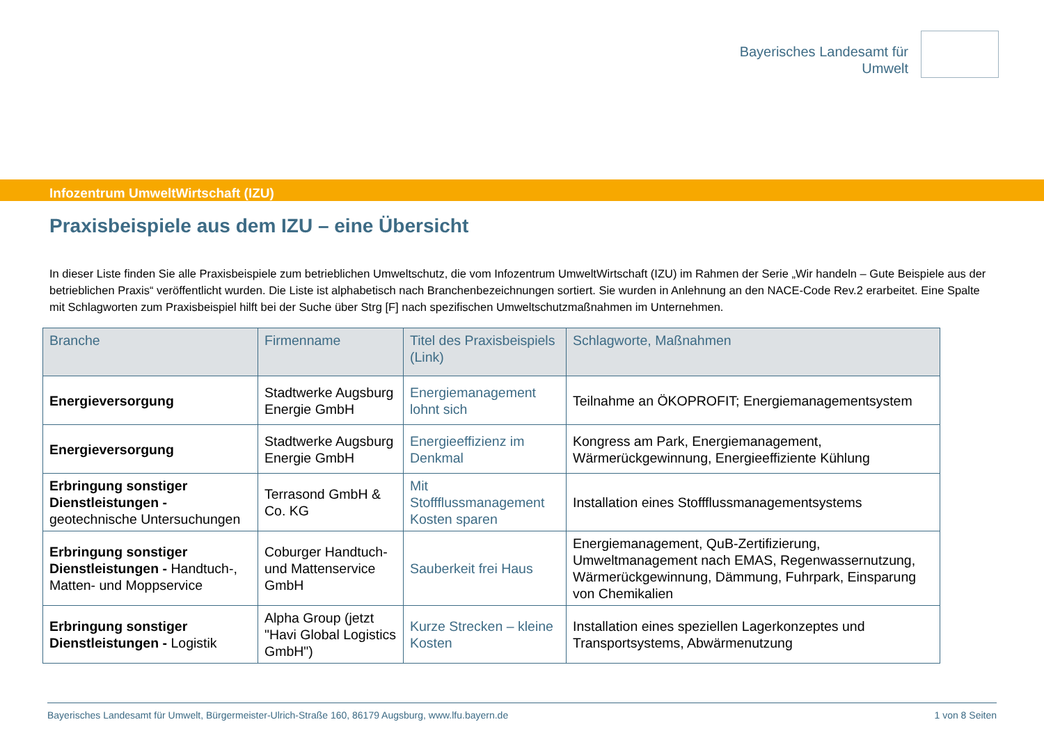Bayerisches Landesamt für
Umwelt
Infozentrum UmweltWirtschaft (IZU)
Praxisbeispiele aus dem IZU – eine Übersicht
In dieser Liste finden Sie alle Praxisbeispiele zum betrieblichen Umweltschutz, die vom Infozentrum UmweltWirtschaft (IZU) im Rahmen der Serie „Wir handeln – Gute Beispiele aus der betrieblichen Praxis“ veröffentlicht wurden. Die Liste ist alphabetisch nach Branchenbezeichnungen sortiert. Sie wurden in Anlehnung an den NACE-Code Rev.2 erarbeitet. Eine Spalte mit Schlagworten zum Praxisbeispiel hilft bei der Suche über Strg [F] nach spezifischen Umweltschutzmaßnahmen im Unternehmen.
| Branche | Firmenname | Titel des Praxisbeispiels (Link) | Schlagworte, Maßnahmen |
| --- | --- | --- | --- |
| Energieversorgung | Stadtwerke Augsburg Energie GmbH | Energiemanagement lohnt sich | Teilnahme an ÖKOPROFIT; Energiemanagementsystem |
| Energieversorgung | Stadtwerke Augsburg Energie GmbH | Energieeffizienz im Denkmal | Kongress am Park, Energiemanagement, Wärmerückgewinnung, Energieeffiziente Kühlung |
| Erbringung sonstiger Dienstleistungen - geotechnische Untersuchungen | Terrasond GmbH & Co. KG | Mit Stoffflussmanagement Kosten sparen | Installation eines Stoffflussmanagementsystems |
| Erbringung sonstiger Dienstleistungen - Handtuch-, Matten- und Moppservice | Coburger Handtuch- und Mattenservice GmbH | Sauberkeit frei Haus | Energiemanagement, QuB-Zertifizierung, Umweltmanagement nach EMAS, Regenwassernutzung, Wärmerückgewinnung, Dämmung, Fuhrpark, Einsparung von Chemikalien |
| Erbringung sonstiger Dienstleistungen - Logistik | Alpha Group (jetzt "Havi Global Logistics GmbH") | Kurze Strecken – kleine Kosten | Installation eines speziellen Lagerkonzeptes und Transportsystems, Abwärmenutzung |
Bayerisches Landesamt für Umwelt, Bürgermeister-Ulrich-Straße 160, 86179 Augsburg, www.lfu.bayern.de 1 von 8 Seiten